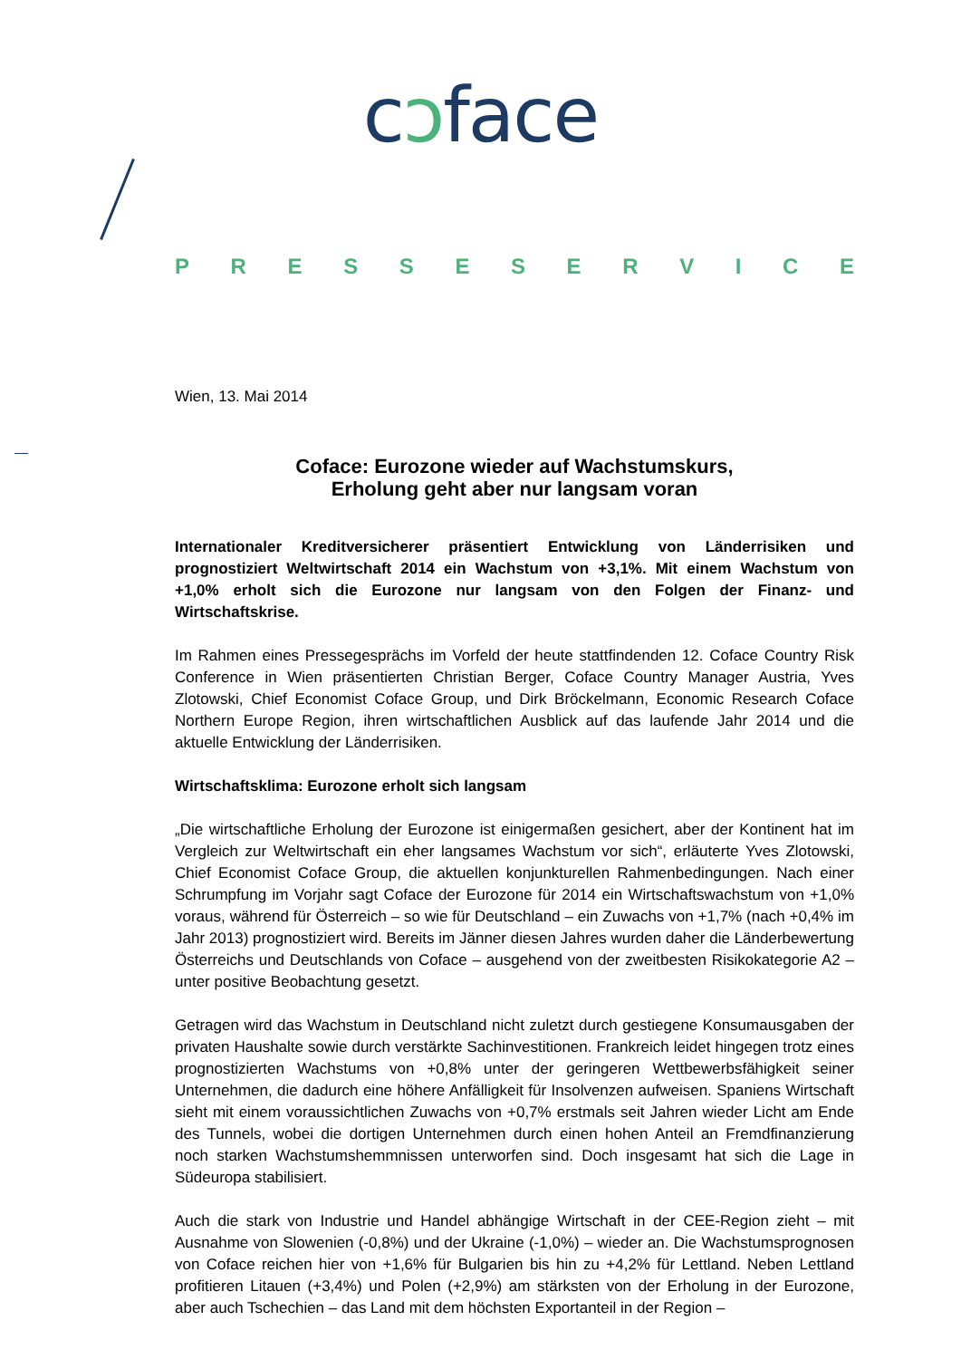cↄface
PRESSESERVICE
Wien, 13. Mai 2014
Coface: Eurozone wieder auf Wachstumskurs,
Erholung geht aber nur langsam voran
Internationaler Kreditversicherer präsentiert Entwicklung von Länderrisiken und prognostiziert Weltwirtschaft 2014 ein Wachstum von +3,1%. Mit einem Wachstum von +1,0% erholt sich die Eurozone nur langsam von den Folgen der Finanz- und Wirtschaftskrise.
Im Rahmen eines Pressegesprächs im Vorfeld der heute stattfindenden 12. Coface Country Risk Conference in Wien präsentierten Christian Berger, Coface Country Manager Austria, Yves Zlotowski, Chief Economist Coface Group, und Dirk Bröckelmann, Economic Research Coface Northern Europe Region, ihren wirtschaftlichen Ausblick auf das laufende Jahr 2014 und die aktuelle Entwicklung der Länderrisiken.
Wirtschaftsklima: Eurozone erholt sich langsam
„Die wirtschaftliche Erholung der Eurozone ist einigermaßen gesichert, aber der Kontinent hat im Vergleich zur Weltwirtschaft ein eher langsames Wachstum vor sich“, erläuterte Yves Zlotowski, Chief Economist Coface Group, die aktuellen konjunkturellen Rahmenbedingungen. Nach einer Schrumpfung im Vorjahr sagt Coface der Eurozone für 2014 ein Wirtschaftswachstum von +1,0% voraus, während für Österreich – so wie für Deutschland – ein Zuwachs von +1,7% (nach +0,4% im Jahr 2013) prognostiziert wird. Bereits im Jänner diesen Jahres wurden daher die Länderbewertung Österreichs und Deutschlands von Coface – ausgehend von der zweitbesten Risikokategorie A2 – unter positive Beobachtung gesetzt.
Getragen wird das Wachstum in Deutschland nicht zuletzt durch gestiegene Konsumausgaben der privaten Haushalte sowie durch verstärkte Sachinvestitionen. Frankreich leidet hingegen trotz eines prognostizierten Wachstums von +0,8% unter der geringeren Wettbewerbsfähigkeit seiner Unternehmen, die dadurch eine höhere Anfälligkeit für Insolvenzen aufweisen. Spaniens Wirtschaft sieht mit einem voraussichtlichen Zuwachs von +0,7% erstmals seit Jahren wieder Licht am Ende des Tunnels, wobei die dortigen Unternehmen durch einen hohen Anteil an Fremdfinanzierung noch starken Wachstumshemmnissen unterworfen sind. Doch insgesamt hat sich die Lage in Südeuropa stabilisiert.
Auch die stark von Industrie und Handel abhängige Wirtschaft in der CEE-Region zieht – mit Ausnahme von Slowenien (-0,8%) und der Ukraine (-1,0%) – wieder an. Die Wachstumsprognosen von Coface reichen hier von +1,6% für Bulgarien bis hin zu +4,2% für Lettland. Neben Lettland profitieren Litauen (+3,4%) und Polen (+2,9%) am stärksten von der Erholung in der Eurozone, aber auch Tschechien – das Land mit dem höchsten Exportanteil in der Region –